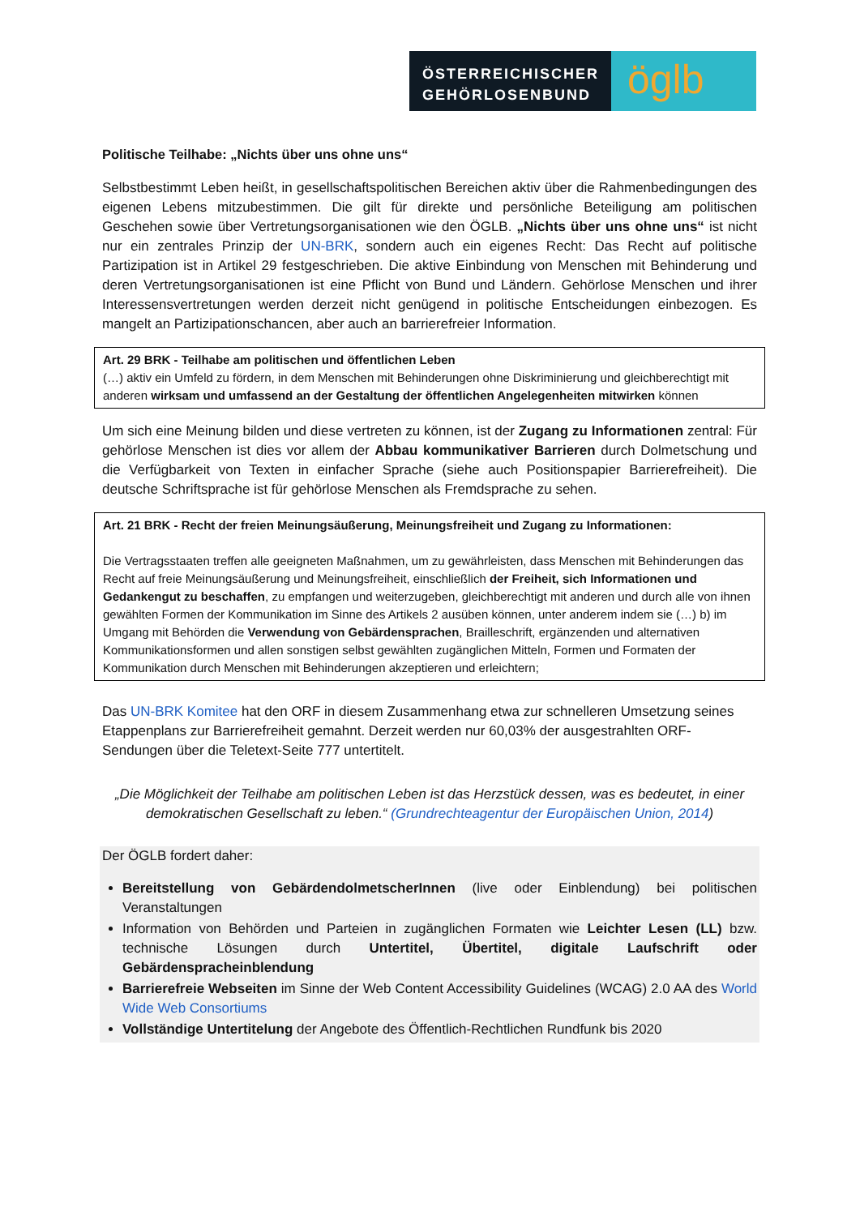ÖSTERREICHISCHER
GEHÖRLOSENBUND
ö​glb
Politische Teilhabe: „Nichts über uns ohne uns“
Selbstbestimmt Leben heißt, in gesellschaftspolitischen Bereichen aktiv über die Rahmenbedingungen des eigenen Lebens mitzubestimmen. Die gilt für direkte und persönliche Beteiligung am politischen Geschehen sowie über Vertretungsorganisationen wie den ÖGLB. „Nichts über uns ohne uns“ ist nicht nur ein zentrales Prinzip der UN-BRK, sondern auch ein eigenes Recht: Das Recht auf politische Partizipation ist in Artikel 29 festgeschrieben. Die aktive Einbindung von Menschen mit Behinderung und deren Vertretungsorganisationen ist eine Pflicht von Bund und Ländern. Gehörlose Menschen und ihrer Interessensvertretungen werden derzeit nicht genügend in politische Entscheidungen einbezogen. Es mangelt an Partizipationschancen, aber auch an barrierefreier Information.
Art. 29 BRK - Teilhabe am politischen und öffentlichen Leben
(…) aktiv ein Umfeld zu fördern, in dem Menschen mit Behinderungen ohne Diskriminierung und gleichberechtigt mit anderen wirksam und umfassend an der Gestaltung der öffentlichen Angelegenheiten mitwirken können
Um sich eine Meinung bilden und diese vertreten zu können, ist der Zugang zu Informationen zentral: Für gehörlose Menschen ist dies vor allem der Abbau kommunikativer Barrieren durch Dolmetschung und die Verfügbarkeit von Texten in einfacher Sprache (siehe auch Positionspapier Barrierefreiheit). Die deutsche Schriftsprache ist für gehörlose Menschen als Fremdsprache zu sehen.
Art. 21 BRK - Recht der freien Meinungsäußerung, Meinungsfreiheit und Zugang zu Informationen:
Die Vertragsstaaten treffen alle geeigneten Maßnahmen, um zu gewährleisten, dass Menschen mit Behinderungen das Recht auf freie Meinungsäußerung und Meinungsfreiheit, einschließlich der Freiheit, sich Informationen und Gedankengut zu beschaffen, zu empfangen und weiterzugeben, gleichberechtigt mit anderen und durch alle von ihnen gewählten Formen der Kommunikation im Sinne des Artikels 2 ausüben können, unter anderem indem sie (…) b) im Umgang mit Behörden die Verwendung von Gebärdensprachen, Brailleschrift, ergänzenden und alternativen Kommunikationsformen und allen sonstigen selbst gewählten zugänglichen Mitteln, Formen und Formaten der Kommunikation durch Menschen mit Behinderungen akzeptieren und erleichtern;
Das UN-BRK Komitee hat den ORF in diesem Zusammenhang etwa zur schnelleren Umsetzung seines Etappenplans zur Barrierefreiheit gemahnt. Derzeit werden nur 60,03% der ausgestrahlten ORF-Sendungen über die Teletext-Seite 777 untertitelt.
„Die Möglichkeit der Teilhabe am politischen Leben ist das Herzstück dessen, was es bedeutet, in einer demokratischen Gesellschaft zu leben.“ (Grundrechteagentur der Europäischen Union, 2014)
Der ÖGLB fordert daher:
Bereitstellung von GebärdendolmetscherInnen (live oder Einblendung) bei politischen Veranstaltungen
Information von Behörden und Parteien in zugänglichen Formaten wie Leichter Lesen (LL) bzw. technische Lösungen durch Untertitel, Übertitel, digitale Laufschrift oder Gebärdenspracheinblendung
Barrierefreie Webseiten im Sinne der Web Content Accessibility Guidelines (WCAG) 2.0 AA des World Wide Web Consortiums
Vollständige Untertitelung der Angebote des Öffentlich-Rechtlichen Rundfunk bis 2020